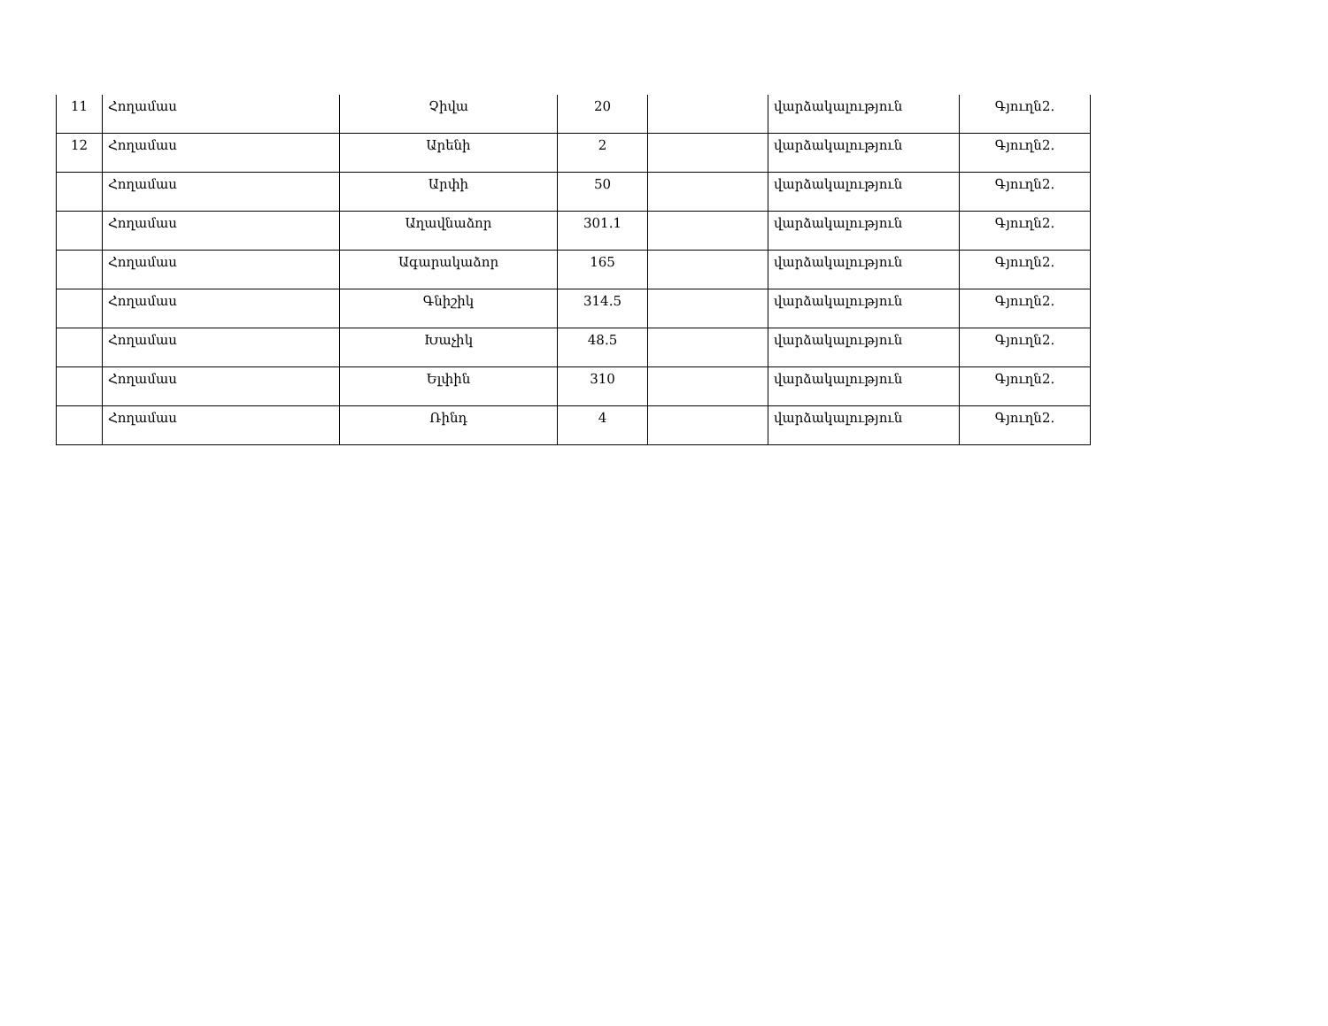| 11 | Հողամաս | Չիվա | 20 | | վարձակալություն | Գյուղն2. |
| 12 | Հողամաս | Արենի | 2 | | վարձակալություն | Գյուղն2. |
| | Հողամաս | Արփի | 50 | | վարձակալություն | Գյուղն2. |
| | Հողամաս | Աղավնաձոր | 301.1 | | վարձակալություն | Գյուղն2. |
| | Հողամաս | Ագարակաձոր | 165 | | վարձակալություն | Գյուղն2. |
| | Հողամաս | Գնիշիկ | 314.5 | | վարձակալություն | Գյուղն2. |
| | Հողամաս | Խաչիկ | 48.5 | | վարձակալություն | Գյուղն2. |
| | Հողամաս | Ելփին | 310 | | վարձակալություն | Գյուղն2. |
| | Հողամաս | Ռինդ | 4 | | վարձակալություն | Գյուղն2. |